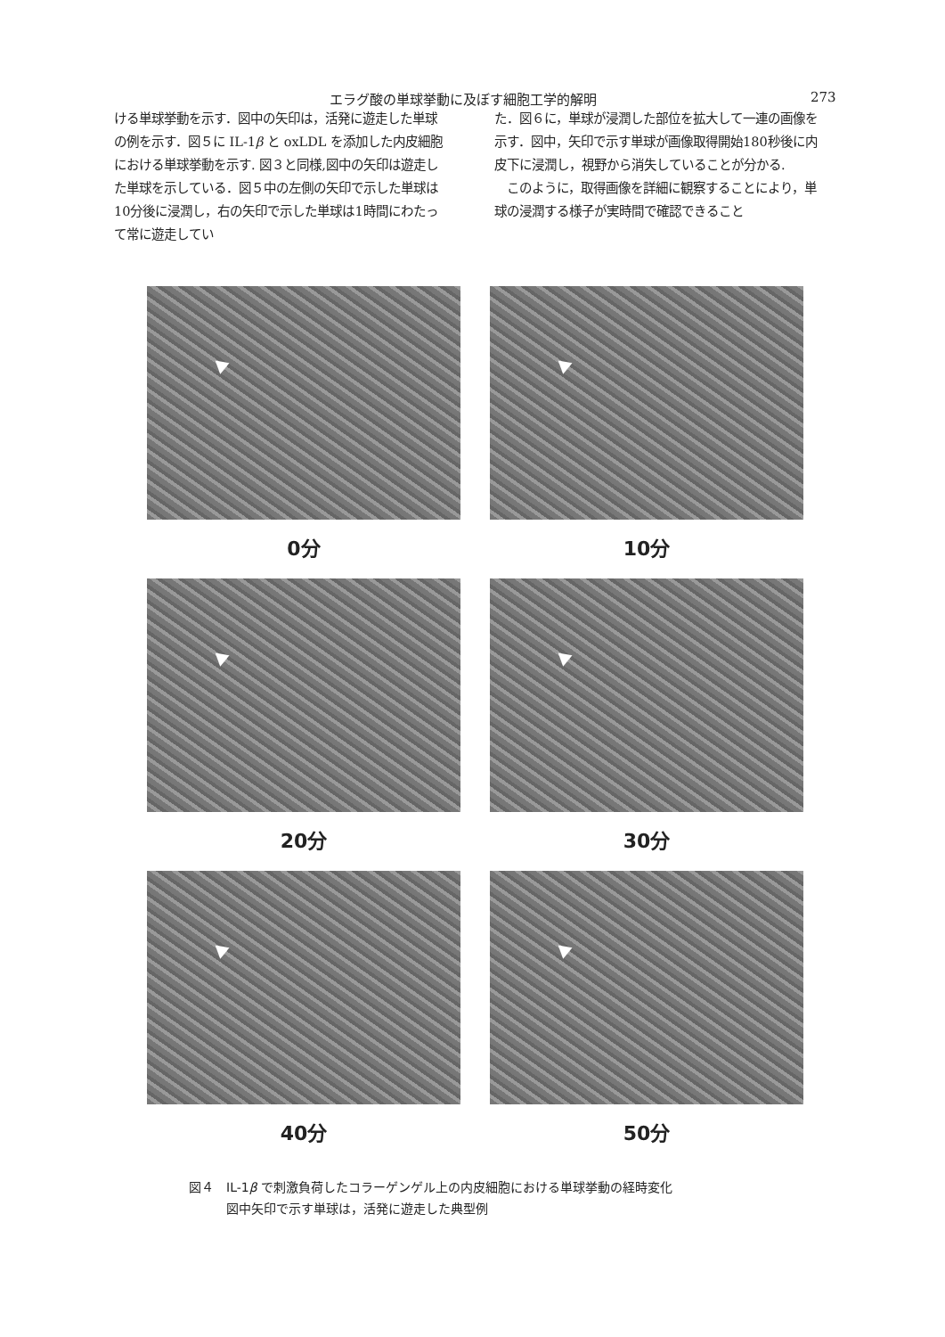エラグ酸の単球挙動に及ぼす細胞工学的解明 273
ける単球挙動を示す．図中の矢印は，活発に遊走した単球の例を示す．図５に IL-1β と oxLDL を添加した内皮細胞における単球挙動を示す. 図３と同様,図中の矢印は遊走した単球を示している．図５中の左側の矢印で示した単球は10分後に浸潤し，右の矢印で示した単球は1時間にわたって常に遊走してい
た．図６に，単球が浸潤した部位を拡大して一連の画像を示す．図中，矢印で示す単球が画像取得開始180秒後に内皮下に浸潤し，視野から消失していることが分かる.
　このように，取得画像を詳細に観察することにより，単球の浸潤する様子が実時間で確認できること
0分
10分
20分
30分
40分
50分
図４　IL-1β で刺激負荷したコラーゲンゲル上の内皮細胞における単球挙動の経時変化
　　　図中矢印で示す単球は，活発に遊走した典型例